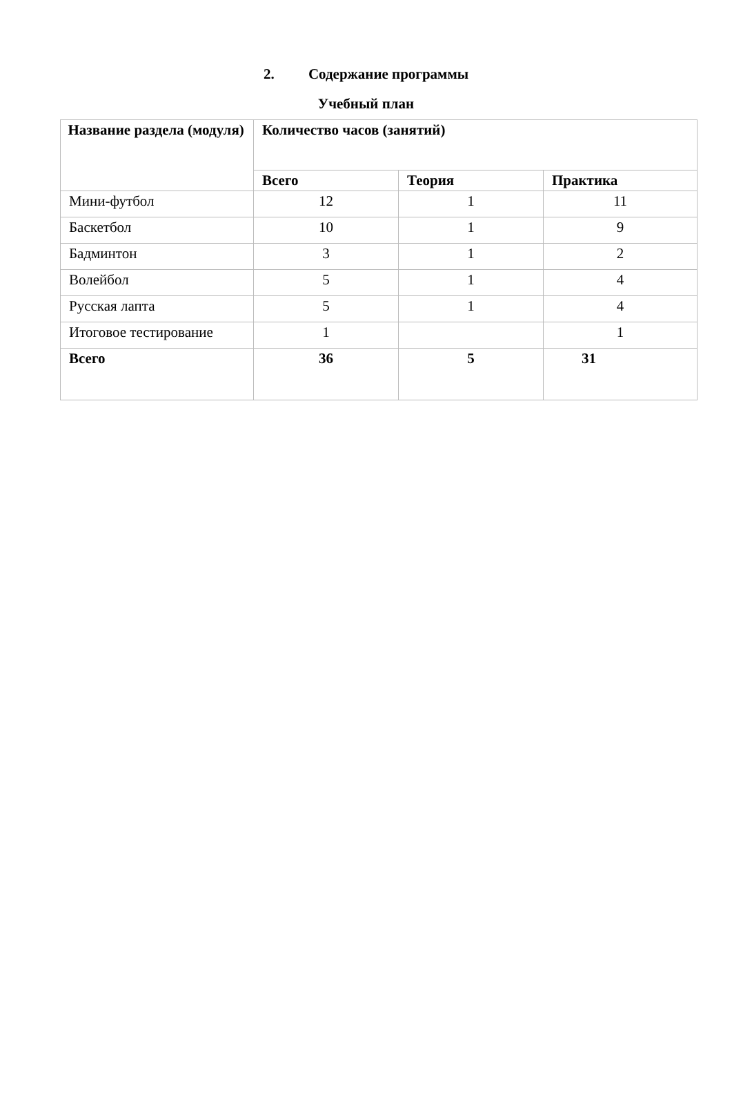2. Содержание программы
Учебный план
| Название раздела (модуля) | Количество часов (занятий) | | |
| --- | --- | --- | --- |
| | Всего | Теория | Практика |
| Мини-футбол | 12 | 1 | 11 |
| Баскетбол | 10 | 1 | 9 |
| Бадминтон | 3 | 1 | 2 |
| Волейбол | 5 | 1 | 4 |
| Русская лапта | 5 | 1 | 4 |
| Итоговое тестирование | 1 | | 1 |
| Всего | 36 | 5 | 31 |